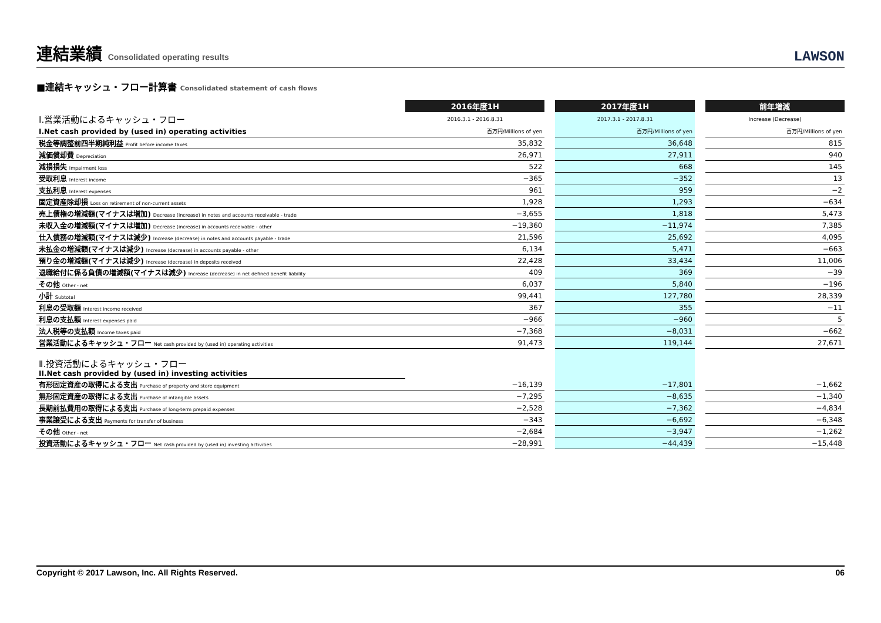連結業績 Consolidated operating results
LAWSON
■連結キャッシュ・フロー計算書 Consolidated statement of cash flows
| | 2016年度1H | | 2017年度1H | | 前年増減 |
| Ⅰ.営業活動によるキャッシュ・フロー | 2016.3.1 - 2016.8.31 | | 2017.3.1 - 2017.8.31 | | Increase (Decrease) |
| I.Net cash provided by (used in) operating activities | 百万円/Millions of yen | | 百万円/Millions of yen | | 百万円/Millions of yen |
| 税金等調整前四半期純利益 Profit before income taxes | 35,832 | | 36,648 | | 815 |
| 減価償却費 Depreciation | 26,971 | | 27,911 | | 940 |
| 減損損失 Impairment loss | 522 | | 668 | | 145 |
| 受取利息 Interest income | −365 | | −352 | | 13 |
| 支払利息 Interest expenses | 961 | | 959 | | −2 |
| 固定資産除却損 Loss on retirement of non-current assets | 1,928 | | 1,293 | | −634 |
| 売上債権の増減額(マイナスは増加) Decrease (increase) in notes and accounts receivable - trade | −3,655 | | 1,818 | | 5,473 |
| 未収入金の増減額(マイナスは増加) Decrease (increase) in accounts receivable - other | −19,360 | | −11,974 | | 7,385 |
| 仕入債務の増減額(マイナスは減少) Increase (decrease) in notes and accounts payable - trade | 21,596 | | 25,692 | | 4,095 |
| 未払金の増減額(マイナスは減少) Increase (decrease) in accounts payable - other | 6,134 | | 5,471 | | −663 |
| 預り金の増減額(マイナスは減少) Increase (decrease) in deposits received | 22,428 | | 33,434 | | 11,006 |
| 退職給付に係る負債の増減額(マイナスは減少) Increase (decrease) in net defined benefit liability | 409 | | 369 | | −39 |
| その他 Other - net | 6,037 | | 5,840 | | −196 |
| 小計 Subtotal | 99,441 | | 127,780 | | 28,339 |
| 利息の受取額 Interest income received | 367 | | 355 | | −11 |
| 利息の支払額 Interest expenses paid | −966 | | −960 | | 5 |
| 法人税等の支払額 Income taxes paid | −7,368 | | −8,031 | | −662 |
| 営業活動によるキャッシュ・フロー Net cash provided by (used in) operating activities | 91,473 | | 119,144 | | 27,671 |
| Ⅱ.投資活動によるキャッシュ・フロー II.Net cash provided by (used in) investing activities | | | | | |
| 有形固定資産の取得による支出 Purchase of property and store equipment | −16,139 | | −17,801 | | −1,662 |
| 無形固定資産の取得による支出 Purchase of intangible assets | −7,295 | | −8,635 | | −1,340 |
| 長期前払費用の取得による支出 Purchase of long-term prepaid expenses | −2,528 | | −7,362 | | −4,834 |
| 事業譲受による支出 Payments for transfer of business | −343 | | −6,692 | | −6,348 |
| その他 Other - net | −2,684 | | −3,947 | | −1,262 |
| 投資活動によるキャッシュ・フロー Net cash provided by (used in) investing activities | −28,991 | | −44,439 | | −15,448 |
Copyright © 2017 Lawson, Inc. All Rights Reserved. 06